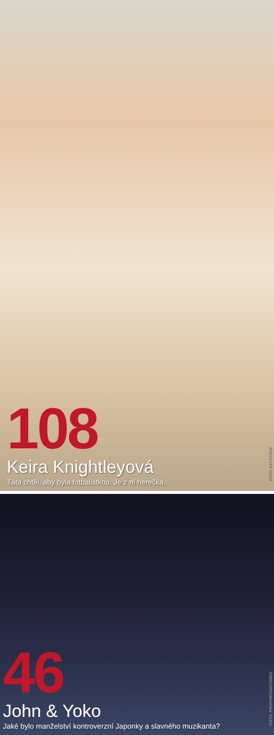108
Keira Knightleyová
Táta chtěl, aby byla fotbalistkou. Je z ní herečka.
FOTO: KEYSTONE
46
John & Yoko
Jaké bylo manželství kontroverzní Japonky a slavného muzikanta?
FOTO: PROFIMEDIA/CORBIS